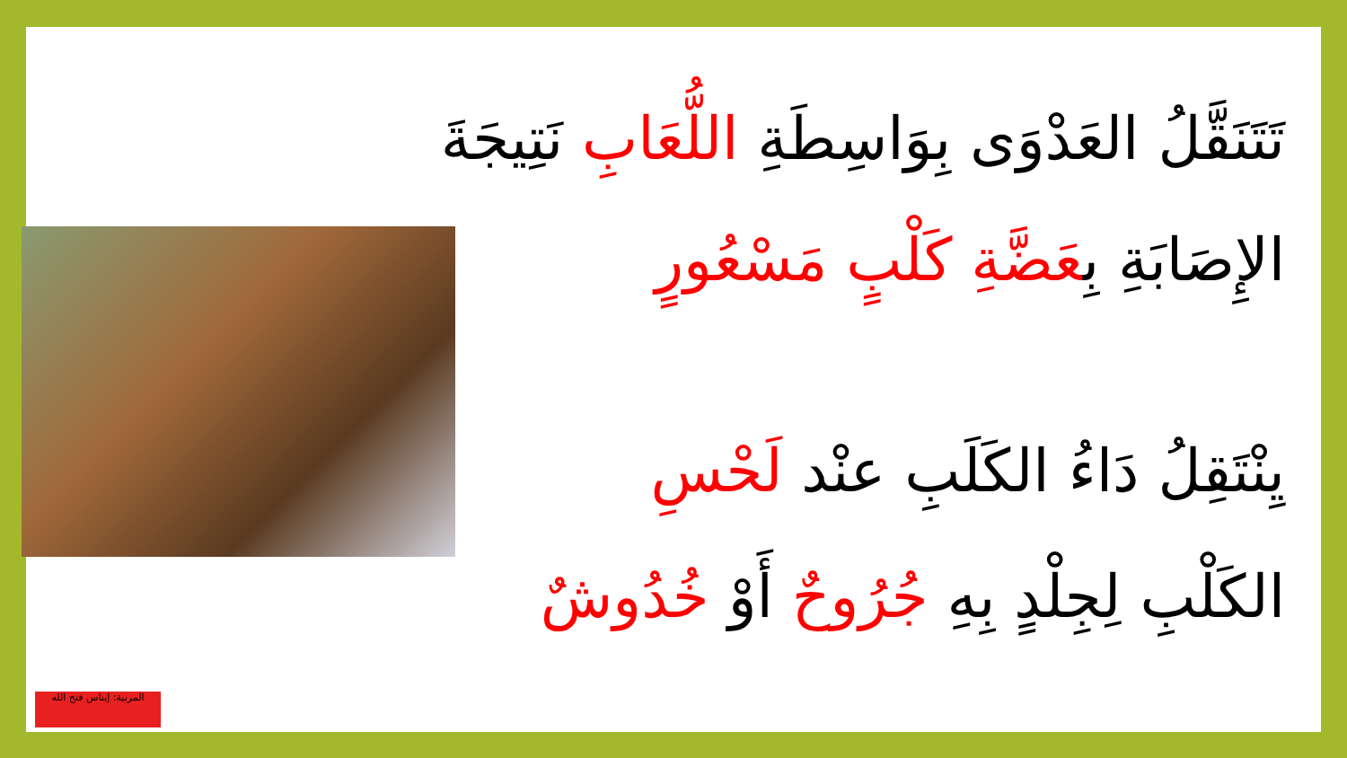تَتَنَقَّلُ العَدْوَى بِوَاسِطَةِ اللُّعَابِ نَتِيجَةَ
الإِصَابَةِ بِعَضَّةِ كَلْبٍ مَسْعُورٍ
يِنْتَقِلُ دَاءُ الكَلَبِ عنْد لَحْسِ
الكَلْبِ لِجِلْدٍ بِهِ جُرُوحٌ أَوْ خُدُوشٌ
المربية: إيناس فتح الله